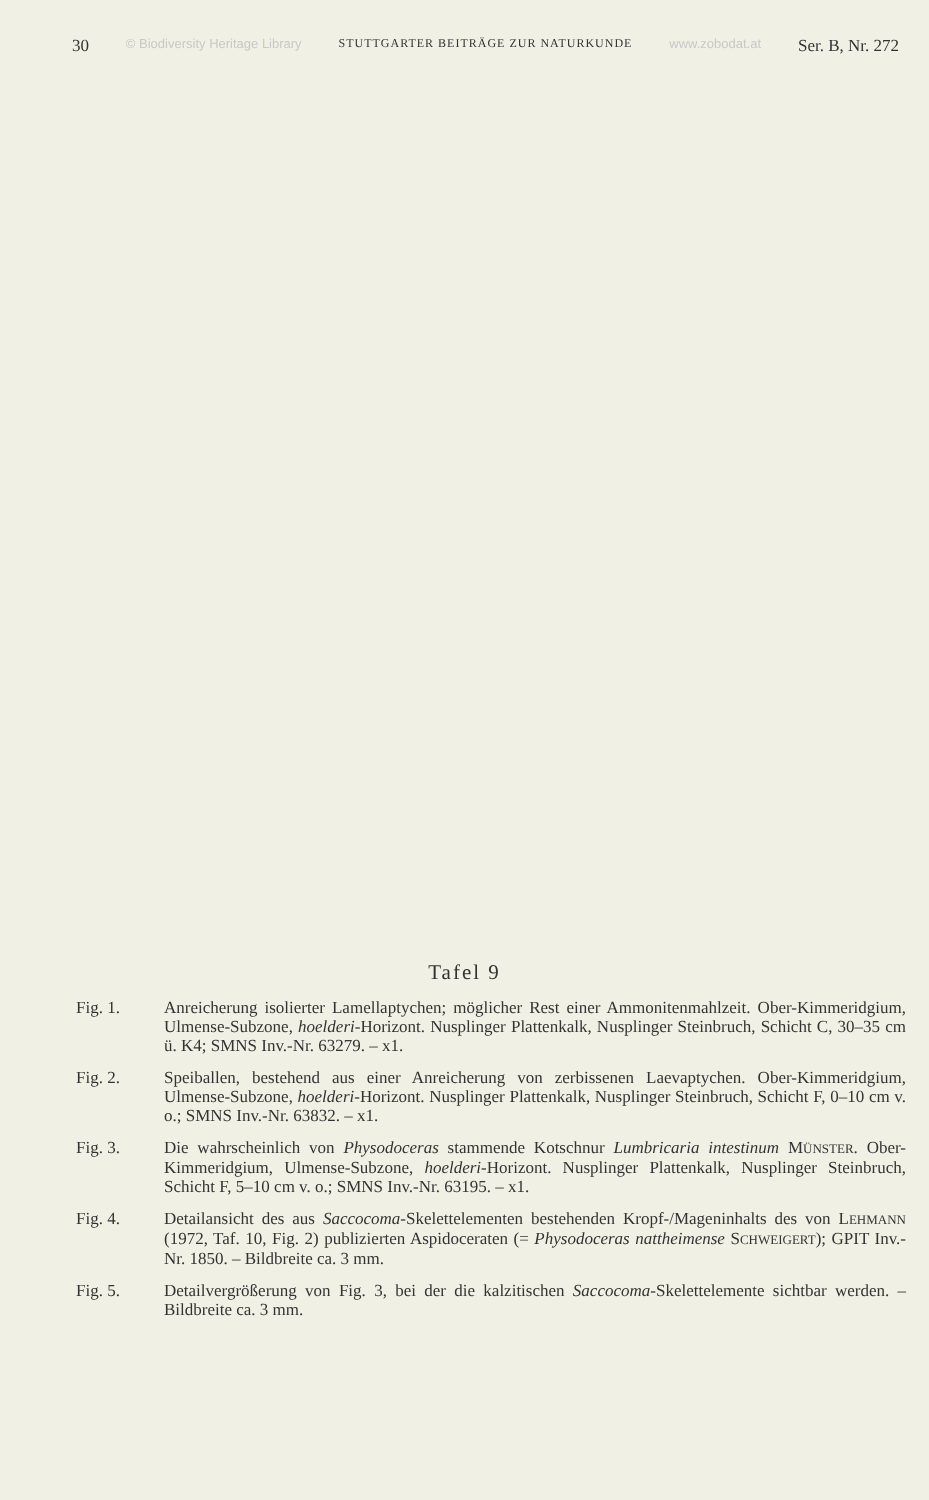30 © Biodiversity Heritage Library STUTTGARTER BEITRÄGE ZUR NATURKUNDE www.zobodat.at Ser. B, Nr. 272
Tafel 9
Fig. 1. Anreicherung isolierter Lamellaptychen; möglicher Rest einer Ammonitenmahlzeit. Ober-Kimmeridgium, Ulmense-Subzone, hoelderi-Horizont. Nusplinger Plattenkalk, Nusplinger Steinbruch, Schicht C, 30–35 cm ü. K4; SMNS Inv.-Nr. 63279. – x1.
Fig. 2. Speiballen, bestehend aus einer Anreicherung von zerbissenen Laevaptychen. Ober-Kimmeridgium, Ulmense-Subzone, hoelderi-Horizont. Nusplinger Plattenkalk, Nusplinger Steinbruch, Schicht F, 0–10 cm v. o.; SMNS Inv.-Nr. 63832. – x1.
Fig. 3. Die wahrscheinlich von Physodoceras stammende Kotschnur Lumbricaria intestinum MÜNSTER. Ober-Kimmeridgium, Ulmense-Subzone, hoelderi-Horizont. Nusplinger Plattenkalk, Nusplinger Steinbruch, Schicht F, 5–10 cm v. o.; SMNS Inv.-Nr. 63195. – x1.
Fig. 4. Detailansicht des aus Saccocoma-Skelettelementen bestehenden Kropf-/Mageninhalts des von LEHMANN (1972, Taf. 10, Fig. 2) publizierten Aspidoceraten (= Physodoceras nattheimense SCHWEIGERT); GPIT Inv.-Nr. 1850. – Bildbreite ca. 3 mm.
Fig. 5. Detailvergrößerung von Fig. 3, bei der die kalzitischen Saccocoma-Skelettelemente sichtbar werden. – Bildbreite ca. 3 mm.